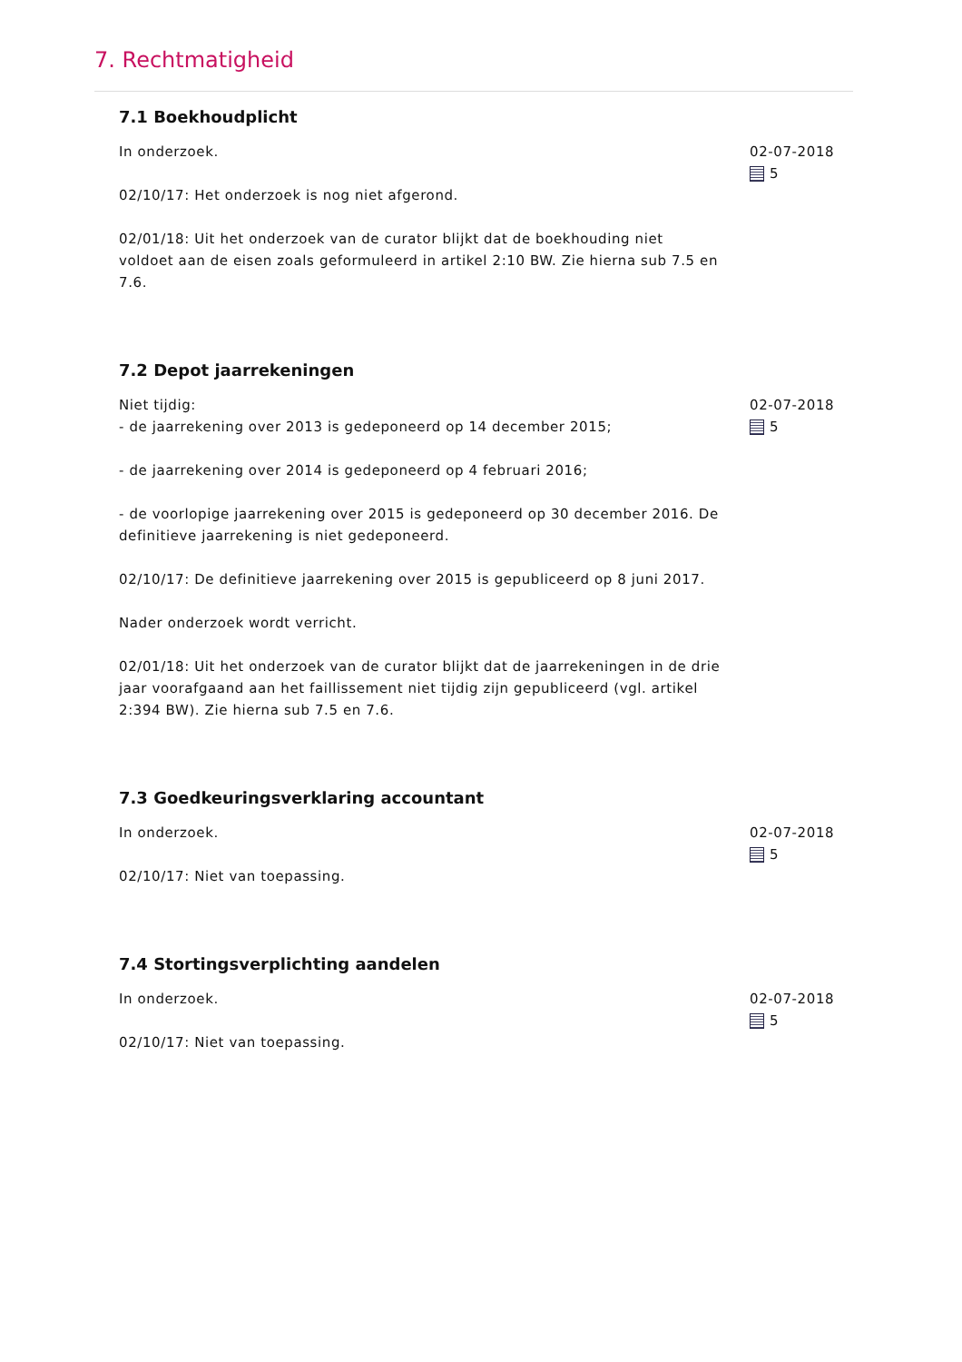7. Rechtmatigheid
7.1 Boekhoudplicht
In onderzoek.
02/10/17: Het onderzoek is nog niet afgerond.
02/01/18: Uit het onderzoek van de curator blijkt dat de boekhouding niet voldoet aan de eisen zoals geformuleerd in artikel 2:10 BW. Zie hierna sub 7.5 en 7.6.
02-07-2018
5
7.2 Depot jaarrekeningen
Niet tijdig:
- de jaarrekening over 2013 is gedeponeerd op 14 december 2015;
- de jaarrekening over 2014 is gedeponeerd op 4 februari 2016;
- de voorlopige jaarrekening over 2015 is gedeponeerd op 30 december 2016. De definitieve jaarrekening is niet gedeponeerd.
02/10/17: De definitieve jaarrekening over 2015 is gepubliceerd op 8 juni 2017.
Nader onderzoek wordt verricht.
02/01/18: Uit het onderzoek van de curator blijkt dat de jaarrekeningen in de drie jaar voorafgaand aan het faillissement niet tijdig zijn gepubliceerd (vgl. artikel 2:394 BW). Zie hierna sub 7.5 en 7.6.
02-07-2018
5
7.3 Goedkeuringsverklaring accountant
In onderzoek.
02/10/17: Niet van toepassing.
02-07-2018
5
7.4 Stortingsverplichting aandelen
In onderzoek.
02/10/17: Niet van toepassing.
02-07-2018
5